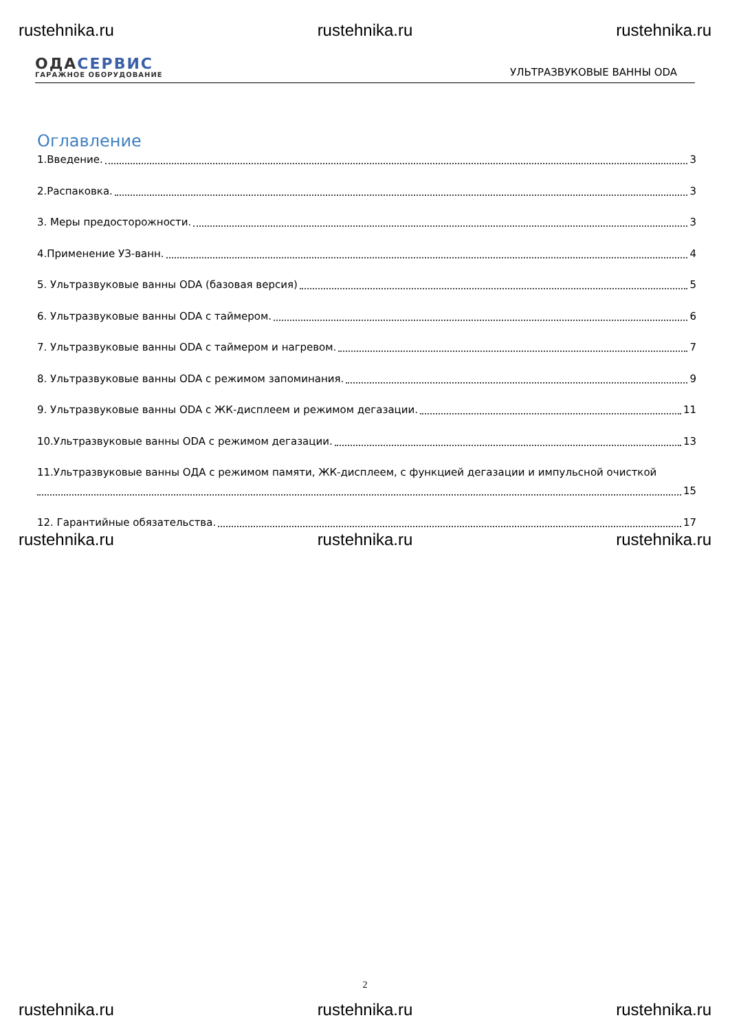rustehnika.ru rustehnika.ru rustehnika.ru
ОДАСЕРВИС
ГАРАЖНОЕ ОБОРУДОВАНИЕ
УЛЬТРАЗВУКОВЫЕ ВАННЫ ODA
Оглавление
1.Введение. 3
2.Распаковка. 3
3. Меры предосторожности. 3
4.Применение УЗ-ванн. 4
5. Ультразвуковые ванны ODA (базовая версия) 5
6. Ультразвуковые ванны ODA с таймером. 6
7. Ультразвуковые ванны ODA с таймером и нагревом. 7
8. Ультразвуковые ванны ODA с режимом запоминания. 9
9. Ультразвуковые ванны ODA с ЖК-дисплеем и режимом дегазации. 11
10.Ультразвуковые ванны ODA с режимом дегазации. 13
11.Ультразвуковые ванны ОДА с режимом памяти, ЖК-дисплеем, с функцией дегазации и импульсной очисткой
15
12. Гарантийные обязательства. 17
rustehnika.ru rustehnika.ru rustehnika.ru
2
rustehnika.ru rustehnika.ru rustehnika.ru